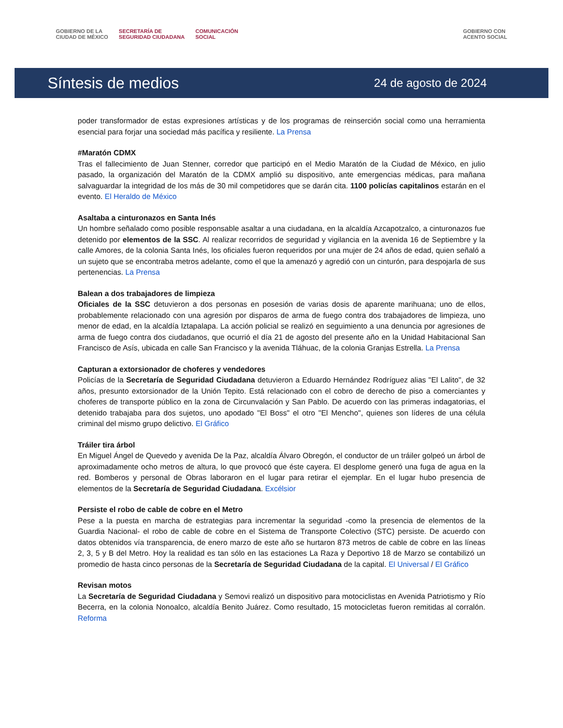GOBIERNO DE LA
CIUDAD DE MÉXICO SECRETARÍA DE
SEGURIDAD CIUDADANA COMUNICACIÓN
SOCIAL GOBIERNO CON
ACENTO SOCIAL
Síntesis de medios
24 de agosto de 2024
poder transformador de estas expresiones artísticas y de los programas de reinserción social como una herramienta esencial para forjar una sociedad más pacífica y resiliente. La Prensa
#Maratón CDMX
Tras el fallecimiento de Juan Stenner, corredor que participó en el Medio Maratón de la Ciudad de México, en julio pasado, la organización del Maratón de la CDMX amplió su dispositivo, ante emergencias médicas, para mañana salvaguardar la integridad de los más de 30 mil competidores que se darán cita. 1100 policías capitalinos estarán en el evento. El Heraldo de México
Asaltaba a cinturonazos en Santa Inés
Un hombre señalado como posible responsable asaltar a una ciudadana, en la alcaldía Azcapotzalco, a cinturonazos fue detenido por elementos de la SSC. Al realizar recorridos de seguridad y vigilancia en la avenida 16 de Septiembre y la calle Amores, de la colonia Santa Inés, los oficiales fueron requeridos por una mujer de 24 años de edad, quien señaló a un sujeto que se encontraba metros adelante, como el que la amenazó y agredió con un cinturón, para despojarla de sus pertenencias. La Prensa
Balean a dos trabajadores de limpieza
Oficiales de la SSC detuvieron a dos personas en posesión de varias dosis de aparente marihuana; uno de ellos, probablemente relacionado con una agresión por disparos de arma de fuego contra dos trabajadores de limpieza, uno menor de edad, en la alcaldía Iztapalapa. La acción policial se realizó en seguimiento a una denuncia por agresiones de arma de fuego contra dos ciudadanos, que ocurrió el día 21 de agosto del presente año en la Unidad Habitacional San Francisco de Asís, ubicada en calle San Francisco y la avenida Tláhuac, de la colonia Granjas Estrella. La Prensa
Capturan a extorsionador de choferes y vendedores
Policías de la Secretaría de Seguridad Ciudadana detuvieron a Eduardo Hernández Rodríguez alias "El Lalito", de 32 años, presunto extorsionador de la Unión Tepito. Está relacionado con el cobro de derecho de piso a comerciantes y choferes de transporte público en la zona de Circunvalación y San Pablo. De acuerdo con las primeras indagatorias, el detenido trabajaba para dos sujetos, uno apodado "El Boss" el otro "El Mencho", quienes son líderes de una célula criminal del mismo grupo delictivo. El Gráfico
Tráiler tira árbol
En Miguel Ángel de Quevedo y avenida De la Paz, alcaldía Álvaro Obregón, el conductor de un tráiler golpeó un árbol de aproximadamente ocho metros de altura, lo que provocó que éste cayera. El desplome generó una fuga de agua en la red. Bomberos y personal de Obras laboraron en el lugar para retirar el ejemplar. En el lugar hubo presencia de elementos de la Secretaría de Seguridad Ciudadana. Excélsior
Persiste el robo de cable de cobre en el Metro
Pese a la puesta en marcha de estrategias para incrementar la seguridad -como la presencia de elementos de la Guardia Nacional- el robo de cable de cobre en el Sistema de Transporte Colectivo (STC) persiste. De acuerdo con datos obtenidos vía transparencia, de enero marzo de este año se hurtaron 873 metros de cable de cobre en las líneas 2, 3, 5 y B del Metro. Hoy la realidad es tan sólo en las estaciones La Raza y Deportivo 18 de Marzo se contabilizó un promedio de hasta cinco personas de la Secretaría de Seguridad Ciudadana de la capital. El Universal / El Gráfico
Revisan motos
La Secretaría de Seguridad Ciudadana y Semovi realizó un dispositivo para motociclistas en Avenida Patriotismo y Río Becerra, en la colonia Nonoalco, alcaldía Benito Juárez. Como resultado, 15 motocicletas fueron remitidas al corralón. Reforma